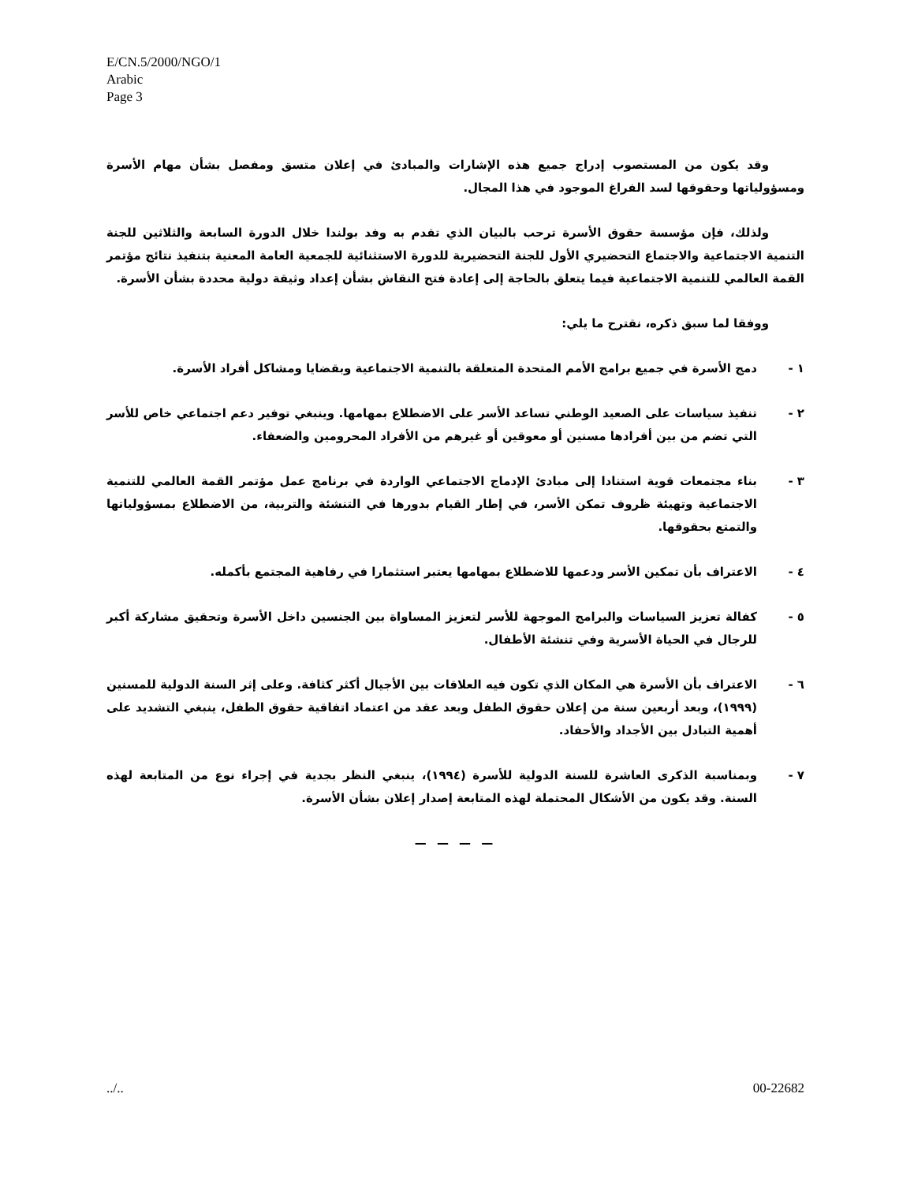E/CN.5/2000/NGO/1
Arabic
Page 3
وقد يكون من المستصوب إدراج جميع هذه الإشارات والمبادئ في إعلان متسق ومفصل بشأن مهام الأسرة ومسؤولياتها وحقوقها لسد الفراغ الموجود في هذا المجال.
ولذلك، فإن مؤسسة حقوق الأسرة ترحب بالبيان الذي تقدم به وفد بولندا خلال الدورة السابعة والثلاثين للجنة التنمية الاجتماعية والاجتماع التحضيري الأول للجنة التحضيرية للدورة الاستثنائية للجمعية العامة المعنية بتنفيذ نتائج مؤتمر القمة العالمي للتنمية الاجتماعية فيما يتعلق بالحاجة إلى إعادة فتح النقاش بشأن إعداد وثيقة دولية محددة بشأن الأسرة.
ووفقا لما سبق ذكره، نقترح ما يلي:
١ - دمج الأسرة في جميع برامج الأمم المتحدة المتعلقة بالتنمية الاجتماعية وبقضايا ومشاكل أفراد الأسرة.
٢ - تنفيذ سياسات على الصعيد الوطني تساعد الأسر على الاضطلاع بمهامها. وينبغي توفير دعم اجتماعي خاص للأسر التي تضم من بين أفرادها مسنين أو معوقين أو غيرهم من الأفراد المحرومين والضعفاء.
٣ - بناء مجتمعات قوية استنادا إلى مبادئ الإدماج الاجتماعي الواردة في برنامج عمل مؤتمر القمة العالمي للتنمية الاجتماعية وتهيئة ظروف تمكن الأسر، في إطار القيام بدورها في التنشئة والتربية، من الاضطلاع بمسؤولياتها والتمتع بحقوقها.
٤ - الاعتراف بأن تمكين الأسر ودعمها للاضطلاع بمهامها يعتبر استثمارا في رفاهية المجتمع بأكمله.
٥ - كفالة تعزيز السياسات والبرامج الموجهة للأسر لتعزيز المساواة بين الجنسين داخل الأسرة وتحقيق مشاركة أكبر للرجال في الحياة الأسرية وفي تنشئة الأطفال.
٦ - الاعتراف بأن الأسرة هي المكان الذي تكون فيه العلاقات بين الأجيال أكثر كثافة. وعلى إثر السنة الدولية للمسنين (١٩٩٩)، وبعد أربعين سنة من إعلان حقوق الطفل وبعد عقد من اعتماد اتفاقية حقوق الطفل، ينبغي التشديد على أهمية التبادل بين الأجداد والأحفاد.
٧ - وبمناسبة الذكرى العاشرة للسنة الدولية للأسرة (١٩٩٤)، ينبغي النظر بجدية في إجراء نوع من المتابعة لهذه السنة. وقد يكون من الأشكال المحتملة لهذه المتابعة إصدار إعلان بشأن الأسرة.
— — — —
../.. 00-22682